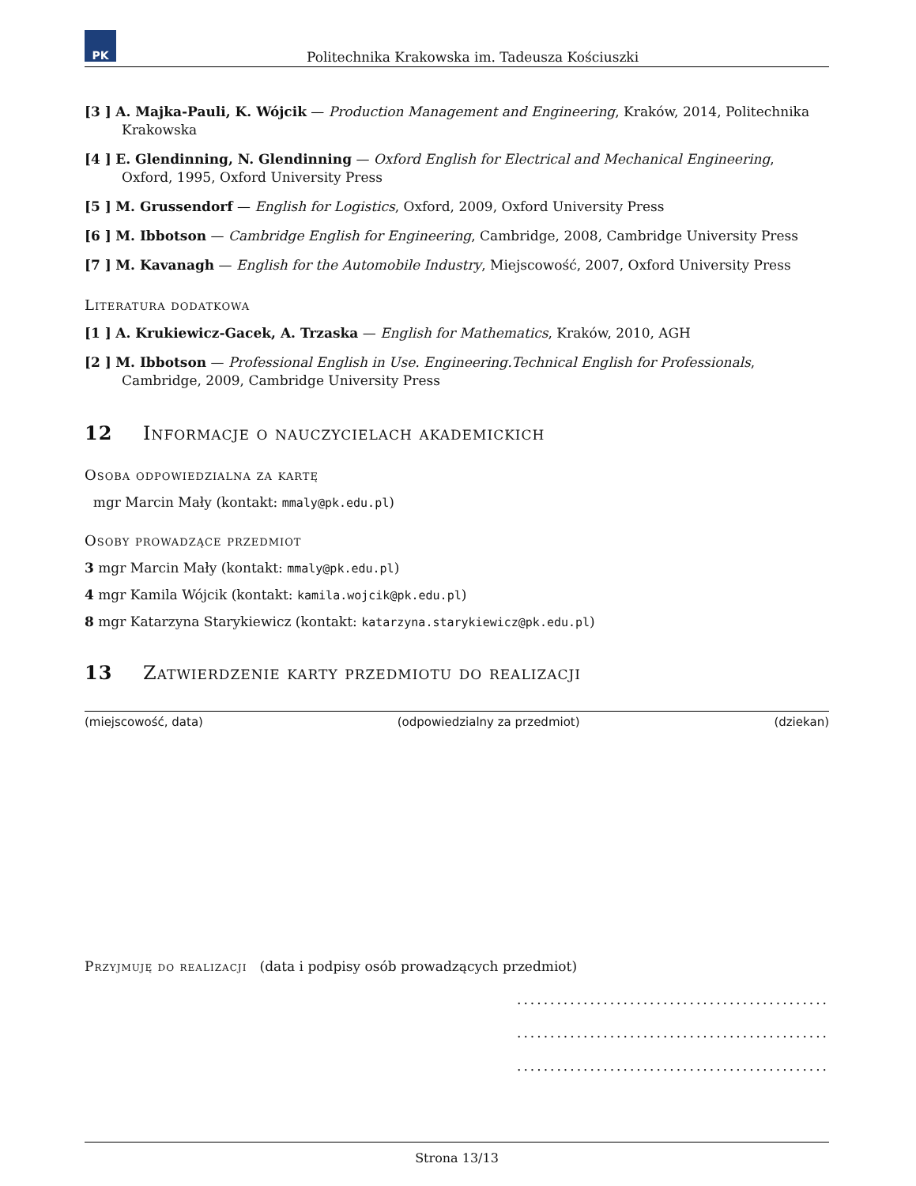PK
Politechnika Krakowska im. Tadeusza Kościuszki
[3 ] A. Majka-Pauli, K. Wójcik — Production Management and Engineering, Kraków, 2014, Politechnika Krakowska
[4 ] E. Glendinning, N. Glendinning — Oxford English for Electrical and Mechanical Engineering, Oxford, 1995, Oxford University Press
[5 ] M. Grussendorf — English for Logistics, Oxford, 2009, Oxford University Press
[6 ] M. Ibbotson — Cambridge English for Engineering, Cambridge, 2008, Cambridge University Press
[7 ] M. Kavanagh — English for the Automobile Industry, Miejscowość, 2007, Oxford University Press
Literatura dodatkowa
[1 ] A. Krukiewicz-Gacek, A. Trzaska — English for Mathematics, Kraków, 2010, AGH
[2 ] M. Ibbotson — Professional English in Use. Engineering.Technical English for Professionals, Cambridge, 2009, Cambridge University Press
12 Informacje o nauczycielach akademickich
Osoba odpowiedzialna za kartę
mgr Marcin Mały (kontakt: mmaly@pk.edu.pl)
Osoby prowadzące przedmiot
3 mgr Marcin Mały (kontakt: mmaly@pk.edu.pl)
4 mgr Kamila Wójcik (kontakt: kamila.wojcik@pk.edu.pl)
8 mgr Katarzyna Starykiewicz (kontakt: katarzyna.starykiewicz@pk.edu.pl)
13 Zatwierdzenie karty przedmiotu do realizacji
(miejscowość, data) (odpowiedzialny za przedmiot) (dziekan)
Przyjmuję do realizacji (data i podpisy osób prowadzących przedmiot)
...............................................
...............................................
...............................................
Strona 13/13